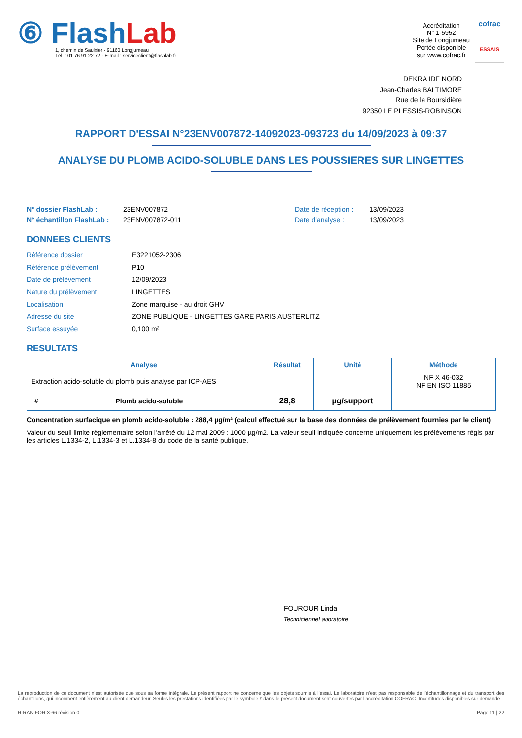⑥ Flash Lab
1, chemin de Saulxier - 91160 Longjumeau
Tél. : 01 76 91 22 72 - E-mail : serviceclient@flashlab.fr
Accréditation
N° 1-5952
Site de Longjumeau
Portée disponible
sur www.cofrac.fr
cofrac
ESSAIS
DEKRA IDF NORD
Jean-Charles BALTIMORE
Rue de la Boursidière
92350 LE PLESSIS-ROBINSON
RAPPORT D'ESSAI N°23ENV007872-14092023-093723 du 14/09/2023 à 09:37
ANALYSE DU PLOMB ACIDO-SOLUBLE DANS LES POUSSIERES SUR LINGETTES
N° dossier FlashLab :
N° échantillon FlashLab :
23ENV007872
23ENV007872-011
Date de réception :
Date d'analyse :
13/09/2023
13/09/2023
DONNEES CLIENTS
| Référence dossier | E3221052-2306 |
| Référence prélèvement | P10 |
| Date de prélèvement | 12/09/2023 |
| Nature du prélèvement | LINGETTES |
| Localisation | Zone marquise - au droit GHV |
| Adresse du site | ZONE PUBLIQUE - LINGETTES GARE PARIS AUSTERLITZ |
| Surface essuyée | 0,100 m² |
RESULTATS
| Analyse | Résultat | Unité | Méthode |
| --- | --- | --- | --- |
| Extraction acido-soluble du plomb puis analyse par ICP-AES | | | NF X 46-032 NF EN ISO 11885 |
| # Plomb acido-soluble | 28,8 | µg/support | |
Concentration surfacique en plomb acido-soluble : 288,4 µg/m² (calcul effectué sur la base des données de prélèvement fournies par le client)
Valeur du seuil limite règlementaire selon l’arrêté du 12 mai 2009 : 1000 µg/m2. La valeur seuil indiquée concerne uniquement les prélèvements régis par les articles L.1334-2, L.1334-3 et L.1334-8 du code de la santé publique.
FOUROUR Linda
TechnicienneLaboratoire
La reproduction de ce document n’est autorisée que sous sa forme intégrale. Le présent rapport ne concerne que les objets soumis à l’essai. Le laboratoire n’est pas responsable de l’échantillonnage et du transport des échantillons, qui incombent entièrement au client demandeur. Seules les prestations identifiées par le symbole # dans le présent document sont couvertes par l’accréditation COFRAC. Incertitudes disponibles sur demande.
R-RAN-FOR-3-66 révision 0 Page 11 | 22